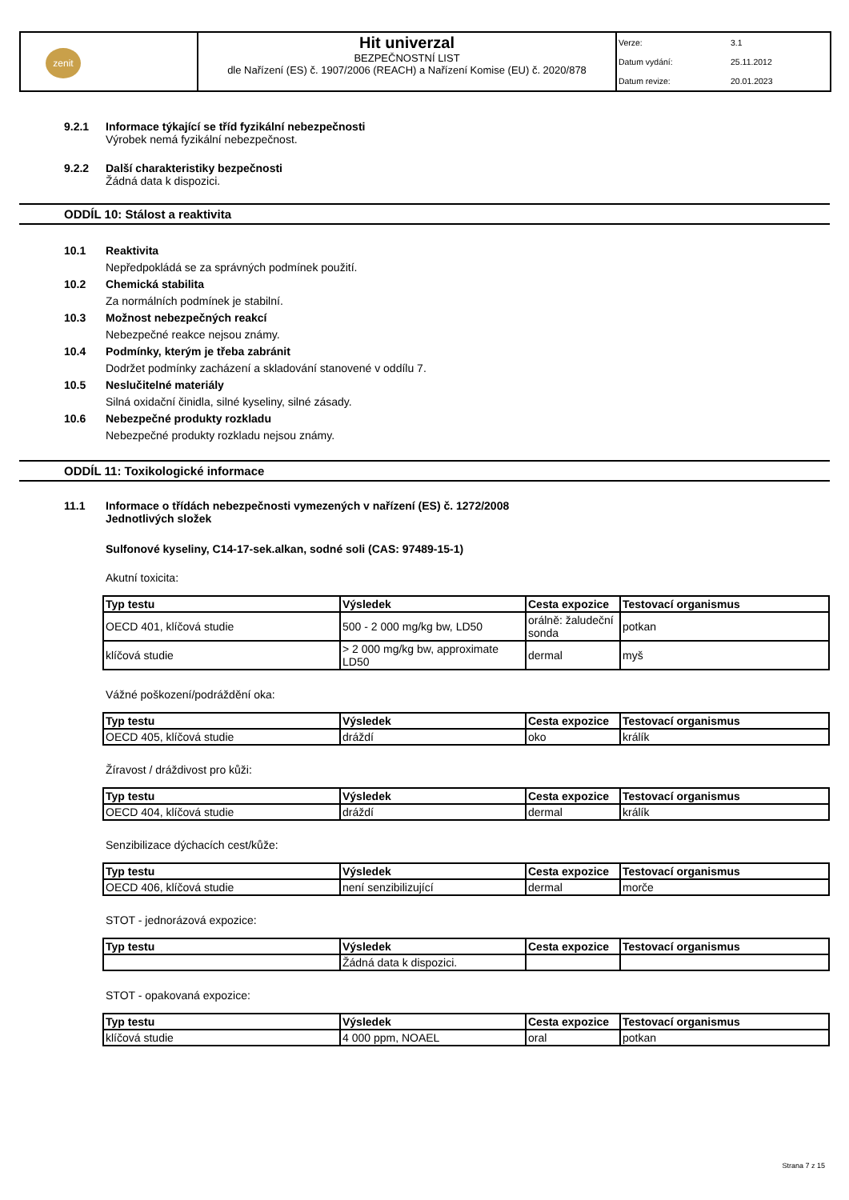| zenit | Hit univerzal BEZPEČNOSTNÍ LIST dle Nařízení (ES) č. 1907/2006 (REACH) a Nařízení Komise (EU) č. 2020/878 | Verze: 3.1 Datum vydání: 25.11.2012 Datum revize: 20.01.2023 |
9.2.1 Informace týkající se tříd fyzikální nebezpečnosti
Výrobek nemá fyzikální nebezpečnost.
9.2.2 Další charakteristiky bezpečnosti
Žádná data k dispozici.
ODDÍL 10: Stálost a reaktivita
10.1 Reaktivita
Nepředpokládá se za správných podmínek použití.
10.2 Chemická stabilita
Za normálních podmínek je stabilní.
10.3 Možnost nebezpečných reakcí
Nebezpečné reakce nejsou známy.
10.4 Podmínky, kterým je třeba zabránit
Dodržet podmínky zacházení a skladování stanovené v oddílu 7.
10.5 Neslučitelné materiály
Silná oxidační činidla, silné kyseliny, silné zásady.
10.6 Nebezpečné produkty rozkladu
Nebezpečné produkty rozkladu nejsou známy.
ODDÍL 11: Toxikologické informace
11.1 Informace o třídách nebezpečnosti vymezených v nařízení (ES) č. 1272/2008
Jednotlivých složek
Sulfonové kyseliny, C14-17-sek.alkan, sodné soli (CAS: 97489-15-1)
Akutní toxicita:
| Typ testu | Výsledek | Cesta expozice | Testovací organismus |
| --- | --- | --- | --- |
| OECD 401, klíčová studie | 500 - 2 000 mg/kg bw, LD50 | orálně: žaludeční sonda | potkan |
| klíčová studie | > 2 000 mg/kg bw, approximate LD50 | dermal | myš |
Vážné poškození/podráždění oka:
| Typ testu | Výsledek | Cesta expozice | Testovací organismus |
| --- | --- | --- | --- |
| OECD 405, klíčová studie | dráždí | oko | králík |
Žíravost / dráždivost pro kůži:
| Typ testu | Výsledek | Cesta expozice | Testovací organismus |
| --- | --- | --- | --- |
| OECD 404, klíčová studie | dráždí | dermal | králík |
Senzibilizace dýchacích cest/kůže:
| Typ testu | Výsledek | Cesta expozice | Testovací organismus |
| --- | --- | --- | --- |
| OECD 406, klíčová studie | není senzibilizující | dermal | morče |
STOT - jednorázová expozice:
| Typ testu | Výsledek | Cesta expozice | Testovací organismus |
| --- | --- | --- | --- |
| | Žádná data k dispozici. | | |
STOT - opakovaná expozice:
| Typ testu | Výsledek | Cesta expozice | Testovací organismus |
| --- | --- | --- | --- |
| klíčová studie | 4 000 ppm, NOAEL | oral | potkan |
Strana 7 z 15